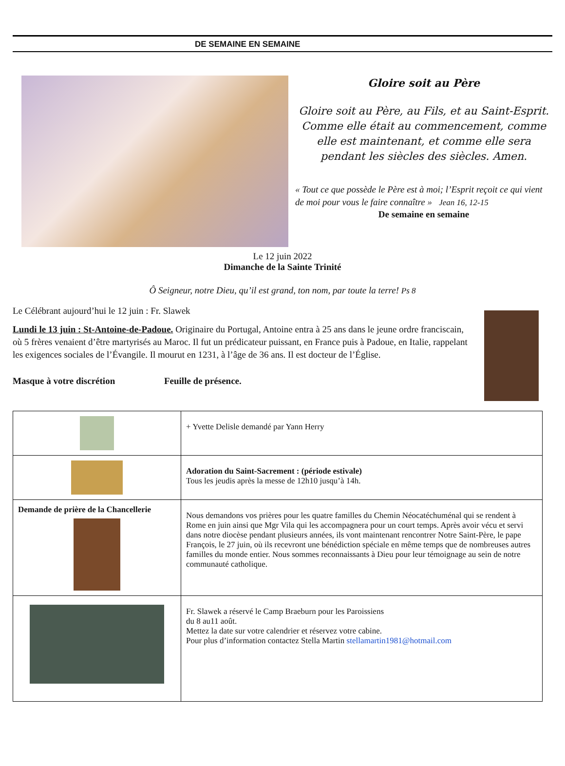DE SEMAINE EN SEMAINE
Gloire soit au Père
Gloire soit au Père, au Fils, et au Saint-Esprit.
Comme elle était au commencement, comme elle est maintenant, et comme elle sera pendant les siècles des siècles. Amen.
« Tout ce que possède le Père est à moi; l’Esprit reçoit ce qui vient
de moi pour vous le faire connaître » Jean 16, 12-15
De semaine en semaine
Le 12 juin 2022
Dimanche de la Sainte Trinité
Ô Seigneur, notre Dieu, qu’il est grand, ton nom, par toute la terre! Ps 8
Le Célébrant aujourd’hui le 12 juin : Fr. Slawek
Lundi le 13 juin : St-Antoine-de-Padoue. Originaire du Portugal, Antoine entra à 25 ans dans le jeune ordre franciscain, où 5 frères venaient d’être martyrisés au Maroc. Il fut un prédicateur puissant, en France puis à Padoue, en Italie, rappelant les exigences sociales de l’Évangile. Il mourut en 1231, à l’âge de 36 ans. Il est docteur de l’Église.
Masque à votre discrétion Feuille de présence.
| | + Yvette Delisle demandé par Yann Herry |
| | Adoration du Saint-Sacrement : (période estivale) Tous les jeudis après la messe de 12h10 jusqu’à 14h. |
| Demande de prière de la Chancellerie | Nous demandons vos prières pour les quatre familles du Chemin Néocatéchuménal qui se rendent à Rome en juin ainsi que Mgr Vila qui les accompagnera pour un court temps. Après avoir vécu et servi dans notre diocèse pendant plusieurs années, ils vont maintenant rencontrer Notre Saint-Père, le pape François, le 27 juin, où ils recevront une bénédiction spéciale en même temps que de nombreuses autres familles du monde entier. Nous sommes reconnaissants à Dieu pour leur témoignage au sein de notre communauté catholique. |
| | Fr. Slawek a réservé le Camp Braeburn pour les Paroissiens du 8 au11 août. Mettez la date sur votre calendrier et réservez votre cabine. Pour plus d’information contactez Stella Martin stellamartin1981@hotmail.com |